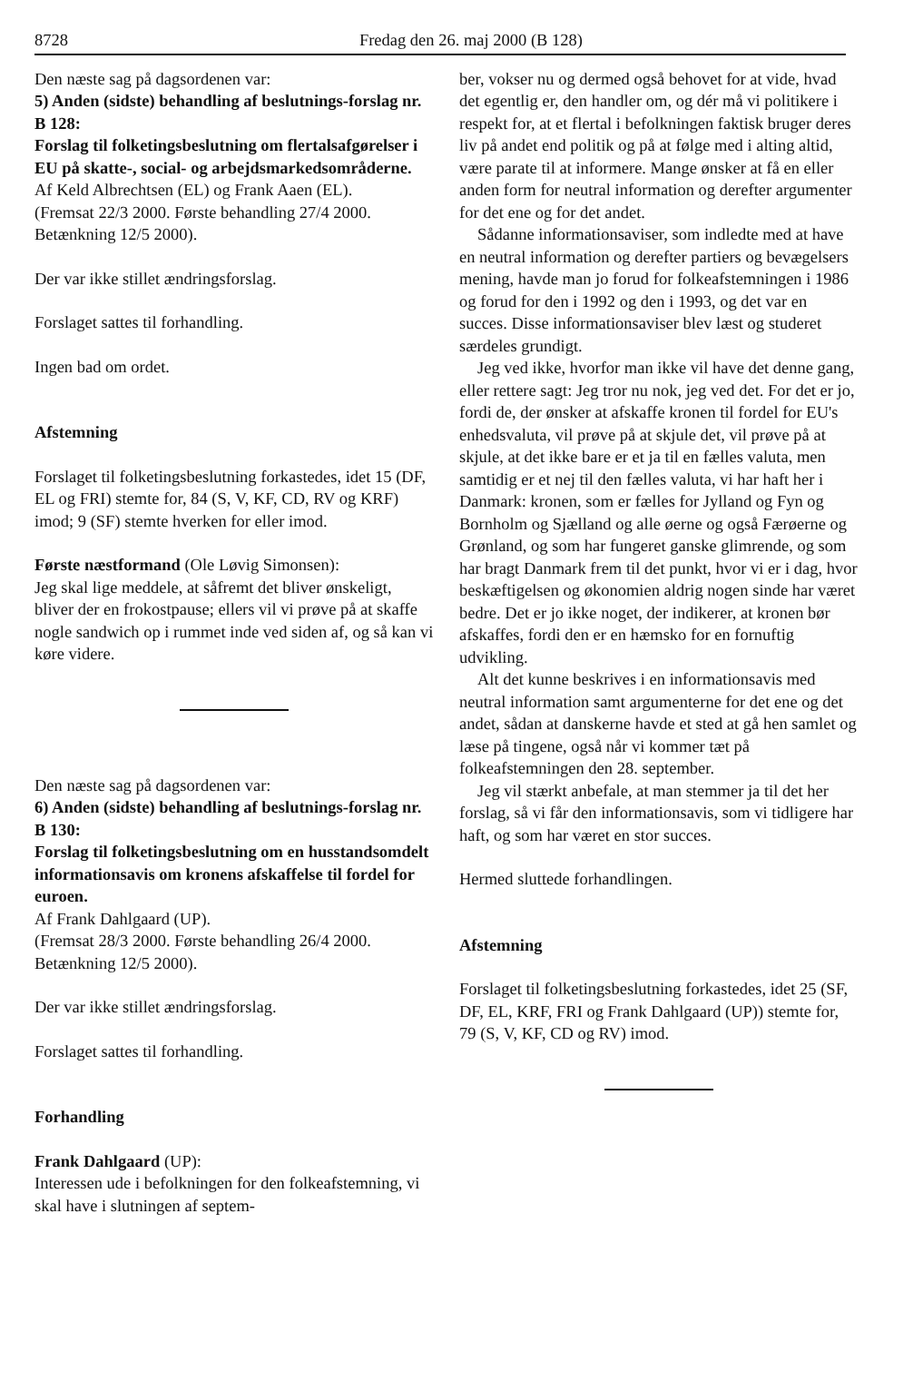8728 Fredag den 26. maj 2000 (B 128)
Den næste sag på dagsordenen var:
5) Anden (sidste) behandling af beslutnings-forslag nr. B 128:
Forslag til folketingsbeslutning om flertalsafgørelser i EU på skatte-, social- og arbejdsmarkedsområderne.
Af Keld Albrechtsen (EL) og Frank Aaen (EL).
(Fremsat 22/3 2000. Første behandling 27/4 2000. Betænkning 12/5 2000).
Der var ikke stillet ændringsforslag.
Forslaget sattes til forhandling.
Ingen bad om ordet.
Afstemning
Forslaget til folketingsbeslutning forkastedes, idet 15 (DF, EL og FRI) stemte for, 84 (S, V, KF, CD, RV og KRF) imod; 9 (SF) stemte hverken for eller imod.
Første næstformand (Ole Løvig Simonsen):
Jeg skal lige meddele, at såfremt det bliver ønskeligt, bliver der en frokostpause; ellers vil vi prøve på at skaffe nogle sandwich op i rummet inde ved siden af, og så kan vi køre videre.
Den næste sag på dagsordenen var:
6) Anden (sidste) behandling af beslutnings-forslag nr. B 130:
Forslag til folketingsbeslutning om en husstandsomdelt informationsavis om kronens afskaffelse til fordel for euroen.
Af Frank Dahlgaard (UP).
(Fremsat 28/3 2000. Første behandling 26/4 2000. Betænkning 12/5 2000).
Der var ikke stillet ændringsforslag.
Forslaget sattes til forhandling.
Forhandling
Frank Dahlgaard (UP):
Interessen ude i befolkningen for den folkeafstemning, vi skal have i slutningen af septem-
ber, vokser nu og dermed også behovet for at vide, hvad det egentlig er, den handler om, og dér må vi politikere i respekt for, at et flertal i befolkningen faktisk bruger deres liv på andet end politik og på at følge med i alting altid, være parate til at informere. Mange ønsker at få en eller anden form for neutral information og derefter argumenter for det ene og for det andet.
Sådanne informationsaviser, som indledte med at have en neutral information og derefter partiers og bevægelsers mening, havde man jo forud for folkeafstemningen i 1986 og forud for den i 1992 og den i 1993, og det var en succes. Disse informationsaviser blev læst og studeret særdeles grundigt.
Jeg ved ikke, hvorfor man ikke vil have det denne gang, eller rettere sagt: Jeg tror nu nok, jeg ved det. For det er jo, fordi de, der ønsker at afskaffe kronen til fordel for EU's enhedsvaluta, vil prøve på at skjule det, vil prøve på at skjule, at det ikke bare er et ja til en fælles valuta, men samtidig er et nej til den fælles valuta, vi har haft her i Danmark: kronen, som er fælles for Jylland og Fyn og Bornholm og Sjælland og alle øerne og også Færøerne og Grønland, og som har fungeret ganske glimrende, og som har bragt Danmark frem til det punkt, hvor vi er i dag, hvor beskæftigelsen og økonomien aldrig nogen sinde har været bedre. Det er jo ikke noget, der indikerer, at kronen bør afskaffes, fordi den er en hæmsko for en fornuftig udvikling.
Alt det kunne beskrives i en informationsavis med neutral information samt argumenterne for det ene og det andet, sådan at danskerne havde et sted at gå hen samlet og læse på tingene, også når vi kommer tæt på folkeafstemningen den 28. september.
Jeg vil stærkt anbefale, at man stemmer ja til det her forslag, så vi får den informationsavis, som vi tidligere har haft, og som har været en stor succes.
Hermed sluttede forhandlingen.
Afstemning
Forslaget til folketingsbeslutning forkastedes, idet 25 (SF, DF, EL, KRF, FRI og Frank Dahlgaard (UP)) stemte for, 79 (S, V, KF, CD og RV) imod.